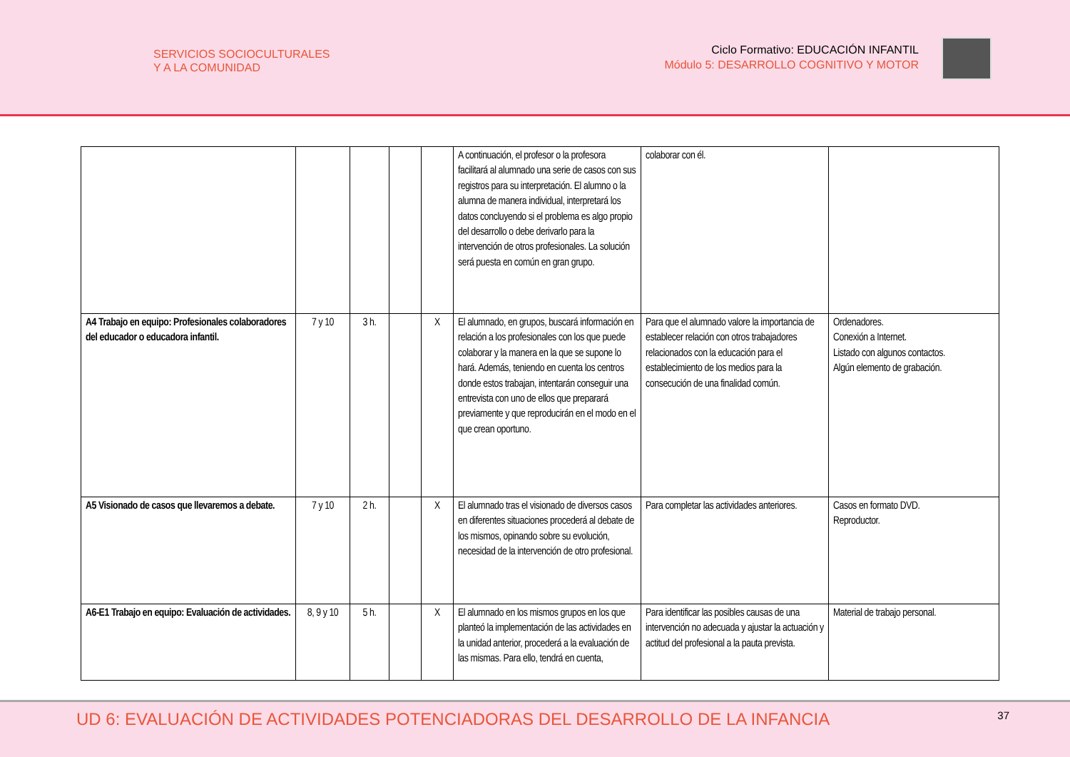SERVICIOS SOCIOCULTURALES
Y A LA COMUNIDAD
Ciclo Formativo: EDUCACIÓN INFANTIL
Módulo 5: DESARROLLO COGNITIVO Y MOTOR
| | | | | | A continuación, el profesor o la profesora facilitará al alumnado una serie de casos con sus registros para su interpretación. El alumno o la alumna de manera individual, interpretará los datos concluyendo si el problema es algo propio del desarrollo o debe derivarlo para la intervención de otros profesionales. La solución será puesta en común en gran grupo. | colaborar con él. | |
| A4 Trabajo en equipo: Profesionales colaboradores del educador o educadora infantil. | 7 y 10 | 3 h. | | X | El alumnado, en grupos, buscará información en relación a los profesionales con los que puede colaborar y la manera en la que se supone lo hará. Además, teniendo en cuenta los centros donde estos trabajan, intentarán conseguir una entrevista con uno de ellos que preparará previamente y que reproducirán en el modo en el que crean oportuno. | Para que el alumnado valore la importancia de establecer relación con otros trabajadores relacionados con la educación para el establecimiento de los medios para la consecución de una finalidad común. | Ordenadores. Conexión a Internet. Listado con algunos contactos. Algún elemento de grabación. |
| A5 Visionado de casos que llevaremos a debate. | 7 y 10 | 2 h. | | X | El alumnado tras el visionado de diversos casos en diferentes situaciones procederá al debate de los mismos, opinando sobre su evolución, necesidad de la intervención de otro profesional. | Para completar las actividades anteriores. | Casos en formato DVD. Reproductor. |
| A6-E1 Trabajo en equipo: Evaluación de actividades. | 8, 9 y 10 | 5 h. | | X | El alumnado en los mismos grupos en los que planteó la implementación de las actividades en la unidad anterior, procederá a la evaluación de las mismas. Para ello, tendrá en cuenta, | Para identificar las posibles causas de una intervención no adecuada y ajustar la actuación y actitud del profesional a la pauta prevista. | Material de trabajo personal. |
UD 6: EVALUACIÓN DE ACTIVIDADES POTENCIADORAS DEL DESARROLLO DE LA INFANCIA 37